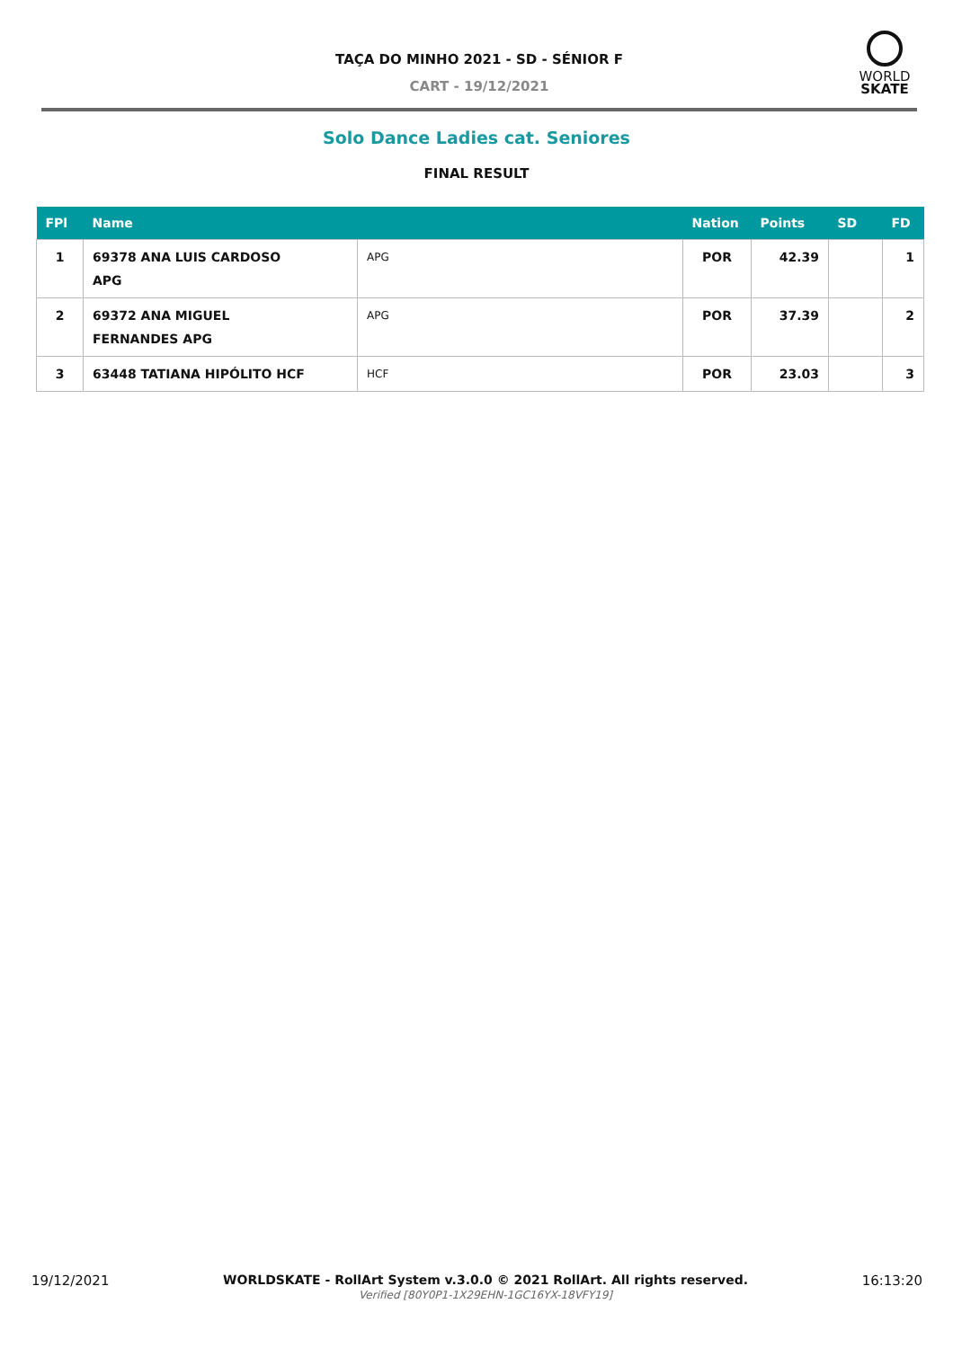TAÇA DO MINHO 2021 - SD - SÉNIOR F
CART - 19/12/2021
WORLD
SKATE
Solo Dance Ladies cat. Seniores
FINAL RESULT
| FPl | Name | | Nation | Points | SD | FD |
| --- | --- | --- | --- | --- | --- | --- |
| 1 | 69378 ANA LUIS CARDOSO APG | APG | POR | 42.39 | | 1 |
| 2 | 69372 ANA MIGUEL FERNANDES APG | APG | POR | 37.39 | | 2 |
| 3 | 63448 TATIANA HIPÓLITO HCF | HCF | POR | 23.03 | | 3 |
19/12/2021 WORLDSKATE - RollArt System v.3.0.0 © 2021 RollArt. All rights reserved.
Verified [80Y0P1-1X29EHN-1GC16YX-18VFY19] 16:13:20